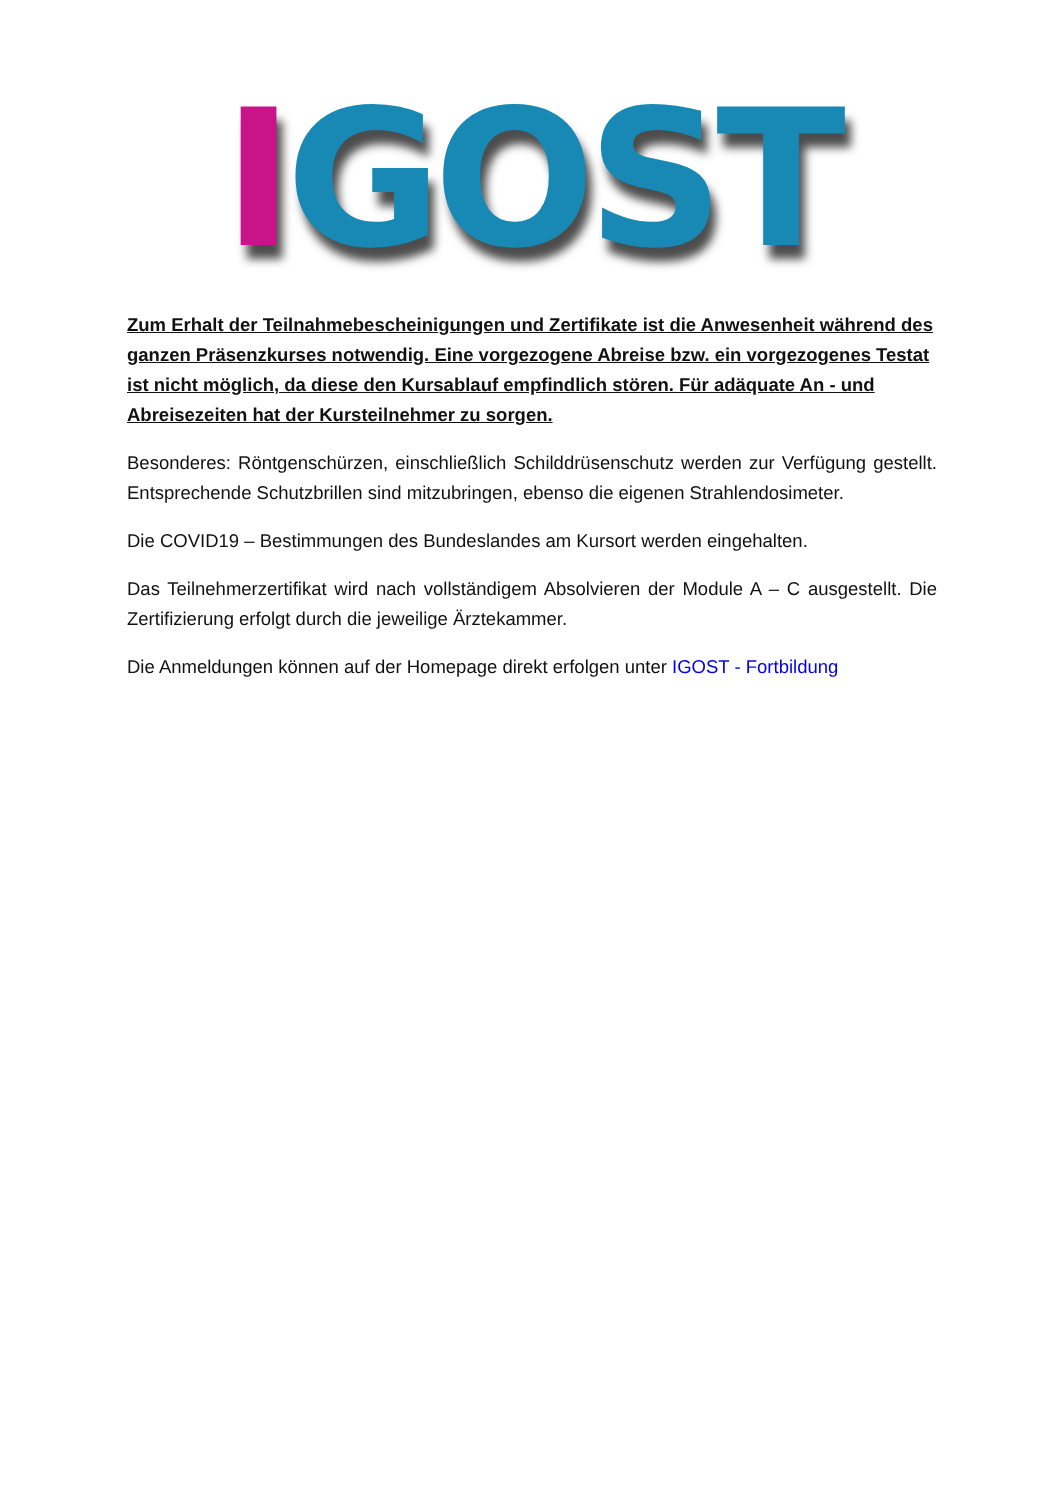IGOST
Zum Erhalt der Teilnahmebescheinigungen und Zertifikate ist die Anwesenheit während des ganzen Präsenzkurses notwendig. Eine vorgezogene Abreise bzw. ein vorgezogenes Testat ist nicht möglich, da diese den Kursablauf empfindlich stören. Für adäquate An - und Abreisezeiten hat der Kursteilnehmer zu sorgen.
Besonderes: Röntgenschürzen, einschließlich Schilddrüsenschutz werden zur Verfügung gestellt. Entsprechende Schutzbrillen sind mitzubringen, ebenso die eigenen Strahlendosimeter.
Die COVID19 – Bestimmungen des Bundeslandes am Kursort werden eingehalten.
Das Teilnehmerzertifikat wird nach vollständigem Absolvieren der Module A – C ausgestellt. Die Zertifizierung erfolgt durch die jeweilige Ärztekammer.
Die Anmeldungen können auf der Homepage direkt erfolgen unter IGOST - Fortbildung